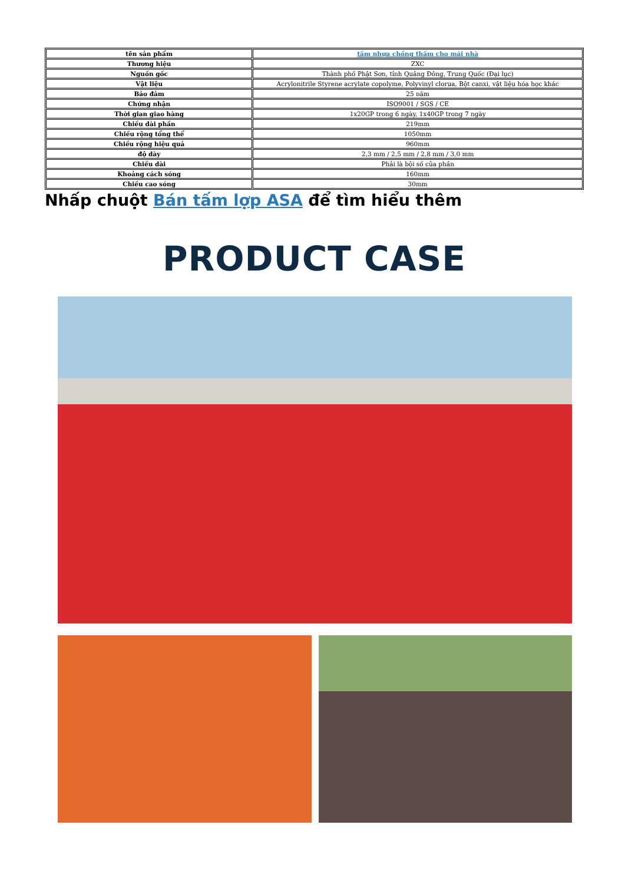| tên sản phẩm | tấm nhựa chống thấm cho mái nhà |
| Thương hiệu | ZXC |
| Nguồn gốc | Thành phố Phật Sơn, tỉnh Quảng Đông, Trung Quốc (Đại lục) |
| Vật liệu | Acrylonitrile Styrene acrylate copolyme, Polyvinyl clorua, Bột canxi, vật liệu hóa học khác |
| Bảo đảm | 25 năm |
| Chứng nhận | ISO9001 / SGS / CE |
| Thời gian giao hàng | 1x20GP trong 6 ngày, 1x40GP trong 7 ngày |
| Chiều dài phần | 219mm |
| Chiều rộng tổng thể | 1050mm |
| Chiều rộng hiệu quả | 960mm |
| độ dày | 2,3 mm / 2,5 mm / 2,8 mm / 3,0 mm |
| Chiều dài | Phải là bội số của phần |
| Khoảng cách sóng | 160mm |
| Chiều cao sóng | 30mm |
Nhấp chuột Bán tấm lợp ASA để tìm hiểu thêm
PRODUCT CASE